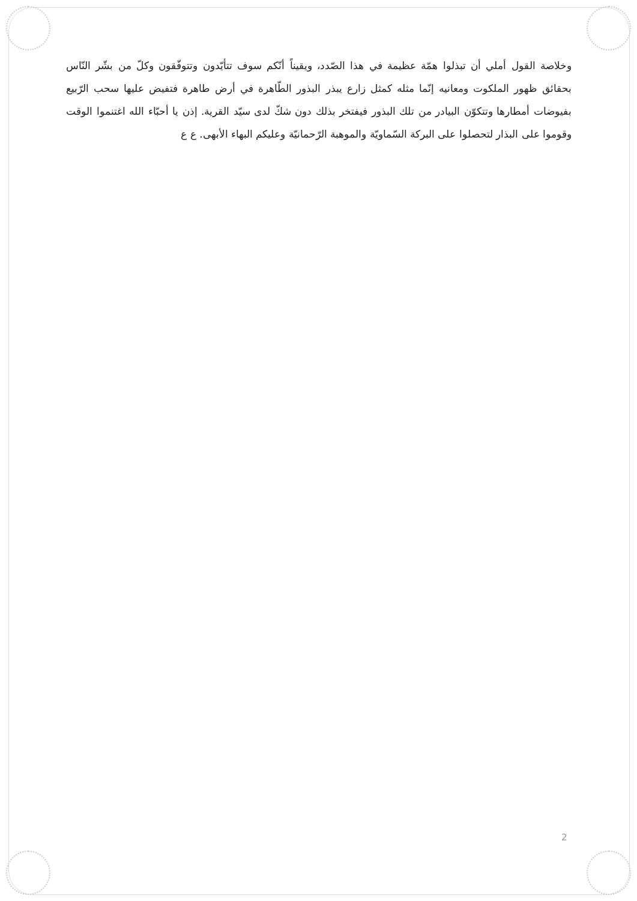وخلاصة القول أملي أن تبذلوا همّة عظيمة في هذا الصّدد، ويقيناً أنّكم سوف تتأيّدون وتتوفّقون وكلّ من بشّر النّاس بحقائق ظهور الملكوت ومعانيه إنّما مثله كمثل زارع يبذر البذور الطّاهرة في أرض طاهرة فتفيض عليها سحب الرّبيع بفيوضات أمطارها وتتكوّن البيادر من تلك البذور فيفتخر بذلك دون شكّ لدى سيّد القرية. إذن يا أحبّاء الله اغتنموا الوقت وقوموا على البذار لتحصلوا على البركة السّماويّة والموهبة الرّحمانيّة وعليكم البهاء الأبهى. ع ع
2